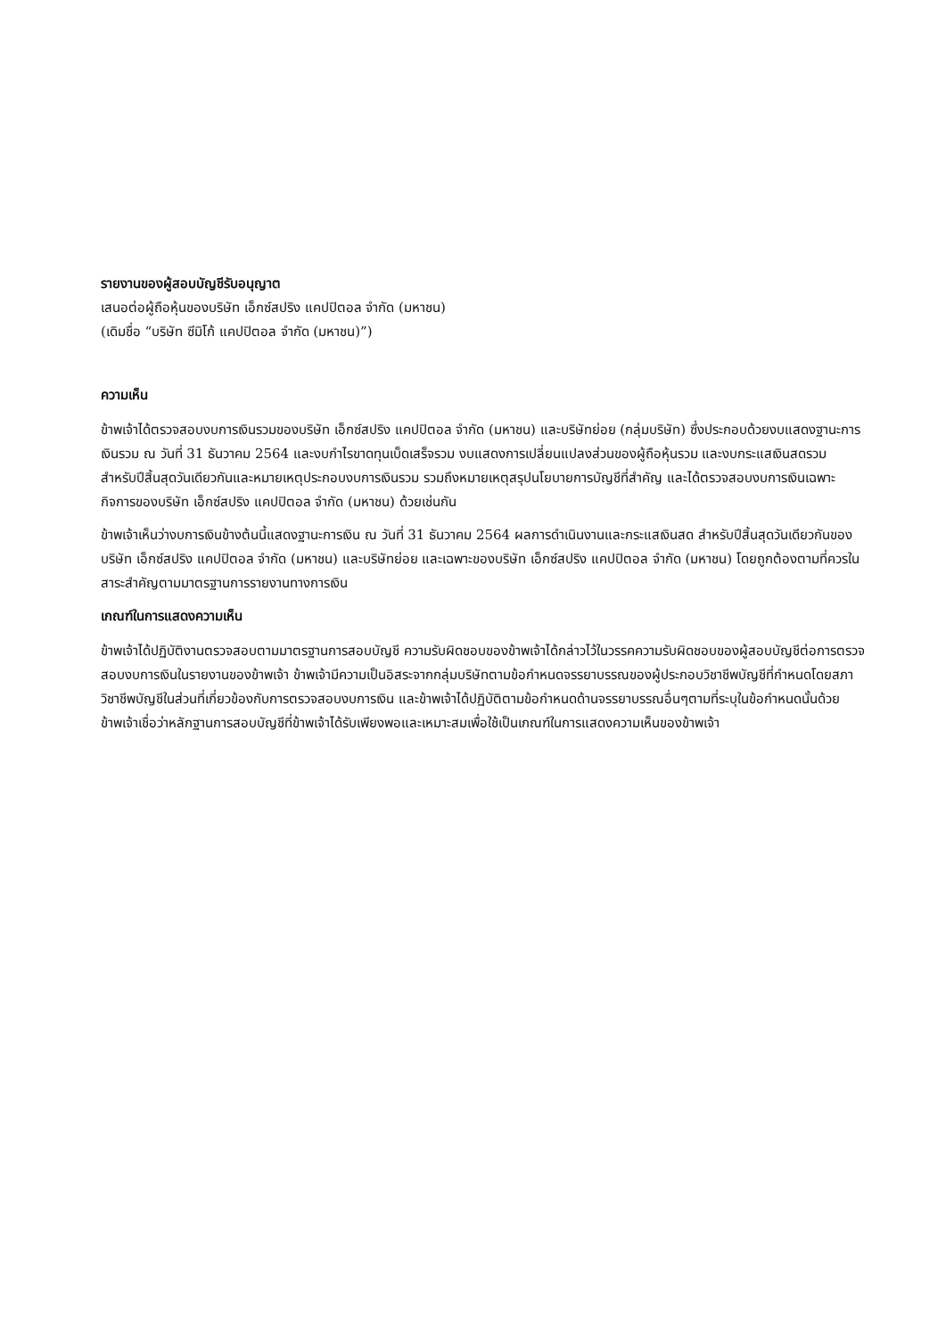รายงานของผู้สอบบัญชีรับอนุญาต
เสนอต่อผู้ถือหุ้นของบริษัท เอ็กซ์สปริง แคปปิตอล จำกัด (มหาชน)
(เดิมชื่อ “บริษัท ซีมิโก้ แคปปิตอล จำกัด (มหาชน)”)
ความเห็น
ข้าพเจ้าได้ตรวจสอบงบการเงินรวมของบริษัท เอ็กซ์สปริง แคปปิตอล จำกัด (มหาชน) และบริษัทย่อย (กลุ่มบริษัท) ซึ่งประกอบด้วยงบแสดงฐานะการเงินรวม ณ วันที่ 31 ธันวาคม 2564 และงบกำไรขาดทุนเบ็ดเสร็จรวม งบแสดงการเปลี่ยนแปลงส่วนของผู้ถือหุ้นรวม และงบกระแสเงินสดรวม สำหรับปีสิ้นสุดวันเดียวกันและหมายเหตุประกอบงบการเงินรวม รวมถึงหมายเหตุสรุปนโยบายการบัญชีที่สำคัญ และได้ตรวจสอบงบการเงินเฉพาะกิจการของบริษัท เอ็กซ์สปริง แคปปิตอล จำกัด (มหาชน) ด้วยเช่นกัน
ข้าพเจ้าเห็นว่างบการเงินข้างต้นนี้แสดงฐานะการเงิน ณ วันที่ 31 ธันวาคม 2564 ผลการดำเนินงานและกระแสเงินสด สำหรับปีสิ้นสุดวันเดียวกันของบริษัท เอ็กซ์สปริง แคปปิตอล จำกัด (มหาชน) และบริษัทย่อย และเฉพาะของบริษัท เอ็กซ์สปริง แคปปิตอล จำกัด (มหาชน) โดยถูกต้องตามที่ควรในสาระสำคัญตามมาตรฐานการรายงานทางการเงิน
เกณฑ์ในการแสดงความเห็น
ข้าพเจ้าได้ปฏิบัติงานตรวจสอบตามมาตรฐานการสอบบัญชี ความรับผิดชอบของข้าพเจ้าได้กล่าวไว้ในวรรคความรับผิดชอบของผู้สอบบัญชีต่อการตรวจสอบงบการเงินในรายงานของข้าพเจ้า ข้าพเจ้ามีความเป็นอิสระจากกลุ่มบริษัทตามข้อกำหนดจรรยาบรรณของผู้ประกอบวิชาชีพบัญชีที่กำหนดโดยสภาวิชาชีพบัญชีในส่วนที่เกี่ยวข้องกับการตรวจสอบงบการเงิน และข้าพเจ้าได้ปฏิบัติตามข้อกำหนดด้านจรรยาบรรณอื่นๆตามที่ระบุในข้อกำหนดนั้นด้วย ข้าพเจ้าเชื่อว่าหลักฐานการสอบบัญชีที่ข้าพเจ้าได้รับเพียงพอและเหมาะสมเพื่อใช้เป็นเกณฑ์ในการแสดงความเห็นของข้าพเจ้า